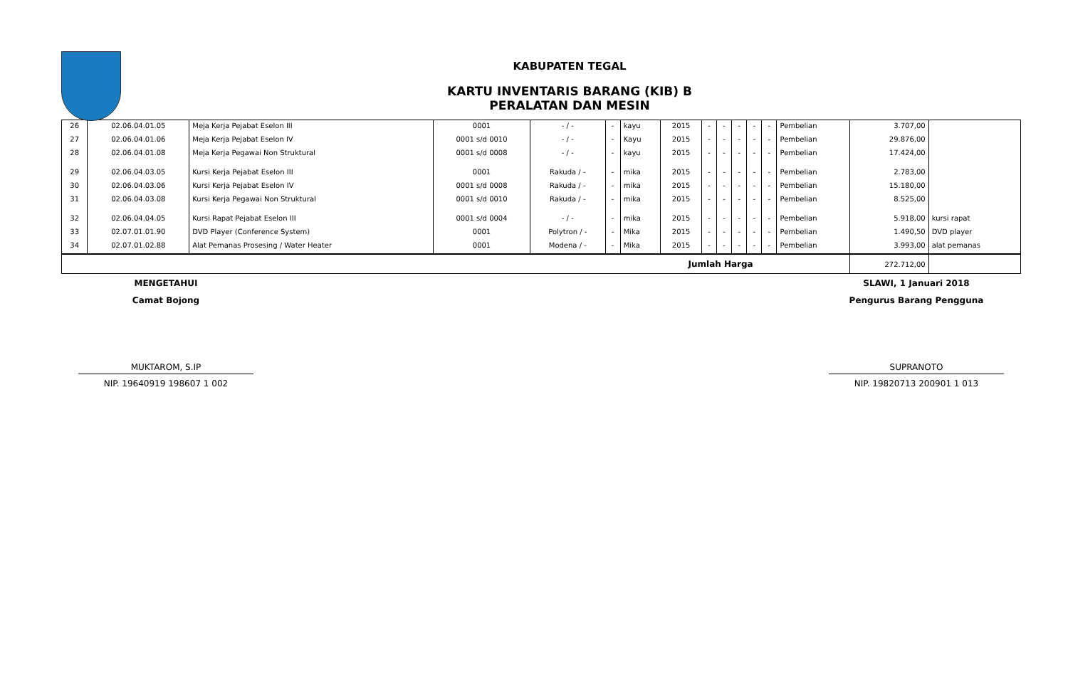KABUPATEN TEGAL
KARTU INVENTARIS BARANG (KIB) B
PERALATAN DAN MESIN
| 26 | 02.06.04.01.05 | Meja Kerja Pejabat Eselon III | 0001 | - / - | - | kayu | 2015 | - | - | - | - | - | Pembelian | 3.707,00 | |
| 27 | 02.06.04.01.06 | Meja Kerja Pejabat Eselon IV | 0001 s/d 0010 | - / - | - | Kayu | 2015 | - | - | - | - | - | Pembelian | 29.876,00 | |
| 28 | 02.06.04.01.08 | Meja Kerja Pegawai Non Struktural | 0001 s/d 0008 | - / - | - | kayu | 2015 | - | - | - | - | - | Pembelian | 17.424,00 | |
| 29 | 02.06.04.03.05 | Kursi Kerja Pejabat Eselon III | 0001 | Rakuda / - | - | mika | 2015 | - | - | - | - | - | Pembelian | 2.783,00 | |
| 30 | 02.06.04.03.06 | Kursi Kerja Pejabat Eselon IV | 0001 s/d 0008 | Rakuda / - | - | mika | 2015 | - | - | - | - | - | Pembelian | 15.180,00 | |
| 31 | 02.06.04.03.08 | Kursi Kerja Pegawai Non Struktural | 0001 s/d 0010 | Rakuda / - | - | mika | 2015 | - | - | - | - | - | Pembelian | 8.525,00 | |
| 32 | 02.06.04.04.05 | Kursi Rapat Pejabat Eselon III | 0001 s/d 0004 | - / - | - | mika | 2015 | - | - | - | - | - | Pembelian | 5.918,00 | kursi rapat |
| 33 | 02.07.01.01.90 | DVD Player (Conference System) | 0001 | Polytron / - | - | Mika | 2015 | - | - | - | - | - | Pembelian | 1.490,50 | DVD player |
| 34 | 02.07.01.02.88 | Alat Pemanas Prosesing / Water Heater | 0001 | Modena / - | - | Mika | 2015 | - | - | - | - | - | Pembelian | 3.993,00 | alat pemanas |
| Jumlah Harga | | | | | | | | | | | | | | 272.712,00 | |
MENGETAHUI
Camat Bojong
MUKTAROM, S.IP
NIP. 19640919 198607 1 002
SLAWI, 1 Januari 2018
Pengurus Barang Pengguna
SUPRANOTO
NIP. 19820713 200901 1 013